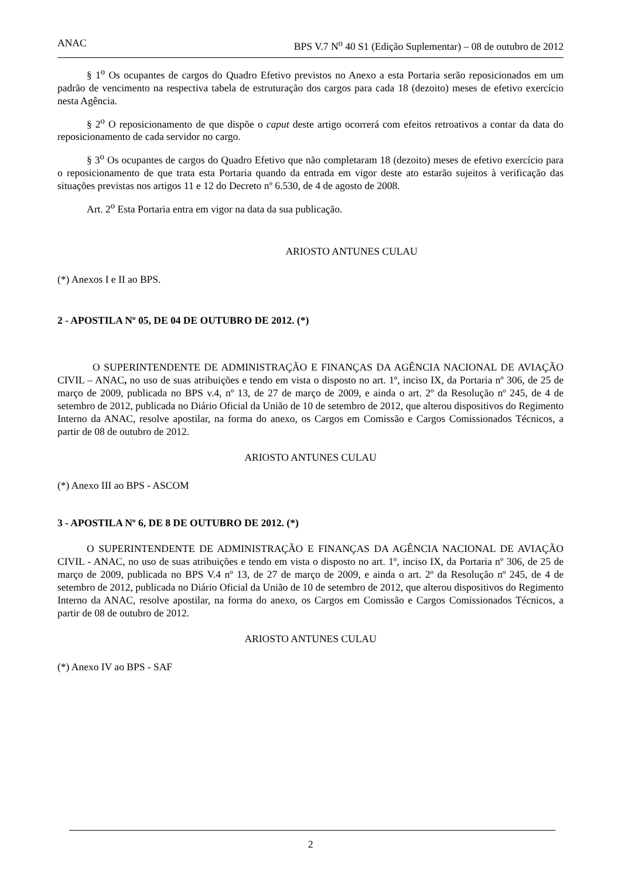ANAC BPS V.7 N<sup>o</sup> 40 S1 (Edição Suplementar) – 08 de outubro de 2012
§ 1<sup>o</sup> Os ocupantes de cargos do Quadro Efetivo previstos no Anexo a esta Portaria serão reposicionados em um padrão de vencimento na respectiva tabela de estruturação dos cargos para cada 18 (dezoito) meses de efetivo exercício nesta Agência.
§ 2<sup>o</sup> O reposicionamento de que dispõe o caput deste artigo ocorrerá com efeitos retroativos a contar da data do reposicionamento de cada servidor no cargo.
§ 3<sup>o</sup> Os ocupantes de cargos do Quadro Efetivo que não completaram 18 (dezoito) meses de efetivo exercício para o reposicionamento de que trata esta Portaria quando da entrada em vigor deste ato estarão sujeitos à verificação das situações previstas nos artigos 11 e 12 do Decreto nº 6.530, de 4 de agosto de 2008.
Art. 2<sup>o</sup> Esta Portaria entra em vigor na data da sua publicação.
ARIOSTO ANTUNES CULAU
(*) Anexos I e II ao BPS.
2 - APOSTILA Nº 05, DE 04 DE OUTUBRO DE 2012. (*)
O SUPERINTENDENTE DE ADMINISTRAÇÃO E FINANÇAS DA AGÊNCIA NACIONAL DE AVIAÇÃO CIVIL – ANAC, no uso de suas atribuições e tendo em vista o disposto no art. 1º, inciso IX, da Portaria nº 306, de 25 de março de 2009, publicada no BPS v.4, nº 13, de 27 de março de 2009, e ainda o art. 2º da Resolução nº 245, de 4 de setembro de 2012, publicada no Diário Oficial da União de 10 de setembro de 2012, que alterou dispositivos do Regimento Interno da ANAC, resolve apostilar, na forma do anexo, os Cargos em Comissão e Cargos Comissionados Técnicos, a partir de 08 de outubro de 2012.
ARIOSTO ANTUNES CULAU
(*) Anexo III ao BPS - ASCOM
3 - APOSTILA Nº 6, DE 8 DE OUTUBRO DE 2012. (*)
O SUPERINTENDENTE DE ADMINISTRAÇÃO E FINANÇAS DA AGÊNCIA NACIONAL DE AVIAÇÃO CIVIL - ANAC, no uso de suas atribuições e tendo em vista o disposto no art. 1º, inciso IX, da Portaria nº 306, de 25 de março de 2009, publicada no BPS V.4 nº 13, de 27 de março de 2009, e ainda o art. 2º da Resolução nº 245, de 4 de setembro de 2012, publicada no Diário Oficial da União de 10 de setembro de 2012, que alterou dispositivos do Regimento Interno da ANAC, resolve apostilar, na forma do anexo, os Cargos em Comissão e Cargos Comissionados Técnicos, a partir de 08 de outubro de 2012.
ARIOSTO ANTUNES CULAU
(*) Anexo IV ao BPS - SAF
2